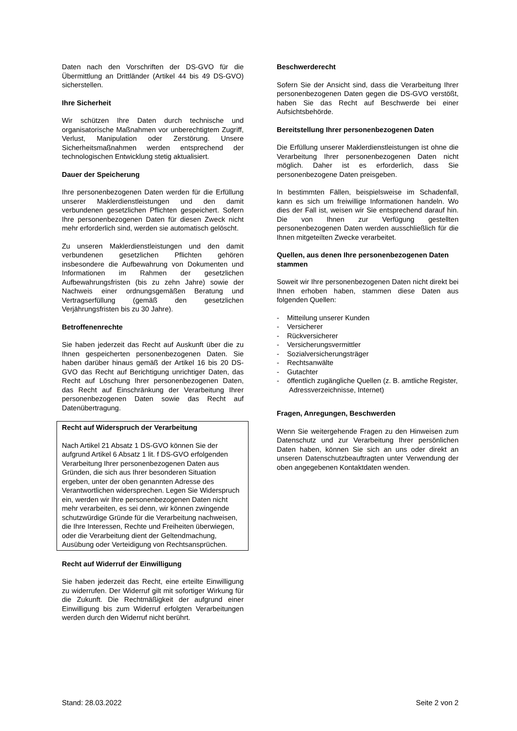Daten nach den Vorschriften der DS-GVO für die Übermittlung an Drittländer (Artikel 44 bis 49 DS-GVO) sicherstellen.
Ihre Sicherheit
Wir schützen Ihre Daten durch technische und organisatorische Maßnahmen vor unberechtigtem Zugriff, Verlust, Manipulation oder Zerstörung. Unsere Sicherheitsmaßnahmen werden entsprechend der technologischen Entwicklung stetig aktualisiert.
Dauer der Speicherung
Ihre personenbezogenen Daten werden für die Erfüllung unserer Maklerdienstleistungen und den damit verbundenen gesetzlichen Pflichten gespeichert. Sofern Ihre personenbezogenen Daten für diesen Zweck nicht mehr erforderlich sind, werden sie automatisch gelöscht.
Zu unseren Maklerdienstleistungen und den damit verbundenen gesetzlichen Pflichten gehören insbesondere die Aufbewahrung von Dokumenten und Informationen im Rahmen der gesetzlichen Aufbewahrungsfristen (bis zu zehn Jahre) sowie der Nachweis einer ordnungsgemäßen Beratung und Vertragserfüllung (gemäß den gesetzlichen Verjährungsfristen bis zu 30 Jahre).
Betroffenenrechte
Sie haben jederzeit das Recht auf Auskunft über die zu Ihnen gespeicherten personenbezogenen Daten. Sie haben darüber hinaus gemäß der Artikel 16 bis 20 DS-GVO das Recht auf Berichtigung unrichtiger Daten, das Recht auf Löschung Ihrer personenbezogenen Daten, das Recht auf Einschränkung der Verarbeitung Ihrer personenbezogenen Daten sowie das Recht auf Datenübertragung.
Recht auf Widerspruch der Verarbeitung
Nach Artikel 21 Absatz 1 DS-GVO können Sie der aufgrund Artikel 6 Absatz 1 lit. f DS-GVO erfolgenden Verarbeitung Ihrer personenbezogenen Daten aus Gründen, die sich aus Ihrer besonderen Situation ergeben, unter der oben genannten Adresse des Verantwortlichen widersprechen. Legen Sie Widerspruch ein, werden wir Ihre personenbezogenen Daten nicht mehr verarbeiten, es sei denn, wir können zwingende schutzwürdige Gründe für die Verarbeitung nachweisen, die Ihre Interessen, Rechte und Freiheiten überwiegen, oder die Verarbeitung dient der Geltendmachung, Ausübung oder Verteidigung von Rechtsansprüchen.
Recht auf Widerruf der Einwilligung
Sie haben jederzeit das Recht, eine erteilte Einwilligung zu widerrufen. Der Widerruf gilt mit sofortiger Wirkung für die Zukunft. Die Rechtmäßigkeit der aufgrund einer Einwilligung bis zum Widerruf erfolgten Verarbeitungen werden durch den Widerruf nicht berührt.
Beschwerderecht
Sofern Sie der Ansicht sind, dass die Verarbeitung Ihrer personenbezogenen Daten gegen die DS-GVO verstößt, haben Sie das Recht auf Beschwerde bei einer Aufsichtsbehörde.
Bereitstellung Ihrer personenbezogenen Daten
Die Erfüllung unserer Maklerdienstleistungen ist ohne die Verarbeitung Ihrer personenbezogenen Daten nicht möglich. Daher ist es erforderlich, dass Sie personenbezogene Daten preisgeben.
In bestimmten Fällen, beispielsweise im Schadenfall, kann es sich um freiwillige Informationen handeln. Wo dies der Fall ist, weisen wir Sie entsprechend darauf hin. Die von Ihnen zur Verfügung gestellten personenbezogenen Daten werden ausschließlich für die Ihnen mitgeteilten Zwecke verarbeitet.
Quellen, aus denen Ihre personenbezogenen Daten stammen
Soweit wir Ihre personenbezogenen Daten nicht direkt bei Ihnen erhoben haben, stammen diese Daten aus folgenden Quellen:
- Mitteilung unserer Kunden
- Versicherer
- Rückversicherer
- Versicherungsvermittler
- Sozialversicherungsträger
- Rechtsanwälte
- Gutachter
- öffentlich zugängliche Quellen (z. B. amtliche Register, Adressverzeichnisse, Internet)
Fragen, Anregungen, Beschwerden
Wenn Sie weitergehende Fragen zu den Hinweisen zum Datenschutz und zur Verarbeitung Ihrer persönlichen Daten haben, können Sie sich an uns oder direkt an unseren Datenschutzbeauftragten unter Verwendung der oben angegebenen Kontaktdaten wenden.
Stand: 28.03.2022 Seite 2 von 2